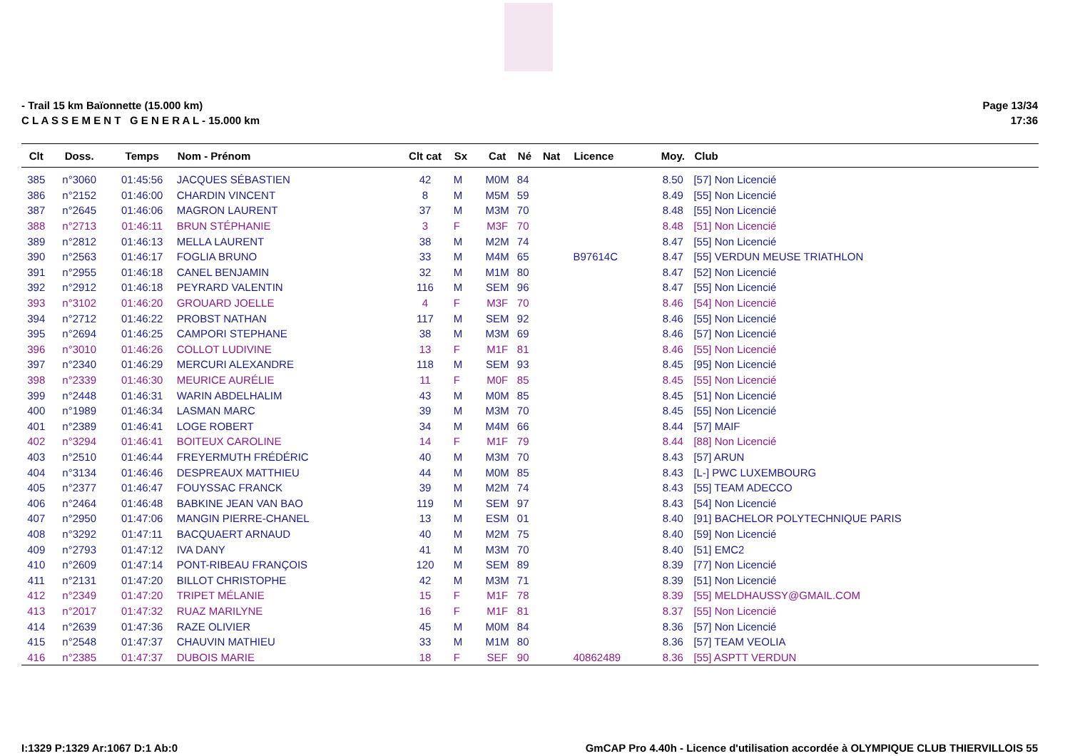- Trail 15 km Baïonnette (15.000 km)
C L A S S E M E N T G E N E R A L - 15.000 km
Page 13/34
17:36
| Clt | Doss. | Temps | Nom - Prénom | Clt cat | Sx | Cat | Né | Nat | Licence | Moy. | Club |
| --- | --- | --- | --- | --- | --- | --- | --- | --- | --- | --- | --- |
| 385 | n°3060 | 01:45:56 | JACQUES SÉBASTIEN | 42 | M | M0M | 84 | | | 8.50 | [57] Non Licencié |
| 386 | n°2152 | 01:46:00 | CHARDIN VINCENT | 8 | M | M5M | 59 | | | 8.49 | [55] Non Licencié |
| 387 | n°2645 | 01:46:06 | MAGRON LAURENT | 37 | M | M3M | 70 | | | 8.48 | [55] Non Licencié |
| 388 | n°2713 | 01:46:11 | BRUN STÉPHANIE | 3 | F | M3F | 70 | | | 8.48 | [51] Non Licencié |
| 389 | n°2812 | 01:46:13 | MELLA LAURENT | 38 | M | M2M | 74 | | | 8.47 | [55] Non Licencié |
| 390 | n°2563 | 01:46:17 | FOGLIA BRUNO | 33 | M | M4M | 65 | | B97614C | 8.47 | [55] VERDUN MEUSE TRIATHLON |
| 391 | n°2955 | 01:46:18 | CANEL BENJAMIN | 32 | M | M1M | 80 | | | 8.47 | [52] Non Licencié |
| 392 | n°2912 | 01:46:18 | PEYRARD VALENTIN | 116 | M | SEM | 96 | | | 8.47 | [55] Non Licencié |
| 393 | n°3102 | 01:46:20 | GROUARD JOELLE | 4 | F | M3F | 70 | | | 8.46 | [54] Non Licencié |
| 394 | n°2712 | 01:46:22 | PROBST NATHAN | 117 | M | SEM | 92 | | | 8.46 | [55] Non Licencié |
| 395 | n°2694 | 01:46:25 | CAMPORI STEPHANE | 38 | M | M3M | 69 | | | 8.46 | [57] Non Licencié |
| 396 | n°3010 | 01:46:26 | COLLOT LUDIVINE | 13 | F | M1F | 81 | | | 8.46 | [55] Non Licencié |
| 397 | n°2340 | 01:46:29 | MERCURI ALEXANDRE | 118 | M | SEM | 93 | | | 8.45 | [95] Non Licencié |
| 398 | n°2339 | 01:46:30 | MEURICE AURÉLIE | 11 | F | M0F | 85 | | | 8.45 | [55] Non Licencié |
| 399 | n°2448 | 01:46:31 | WARIN ABDELHALIM | 43 | M | M0M | 85 | | | 8.45 | [51] Non Licencié |
| 400 | n°1989 | 01:46:34 | LASMAN MARC | 39 | M | M3M | 70 | | | 8.45 | [55] Non Licencié |
| 401 | n°2389 | 01:46:41 | LOGE ROBERT | 34 | M | M4M | 66 | | | 8.44 | [57] MAIF |
| 402 | n°3294 | 01:46:41 | BOITEUX CAROLINE | 14 | F | M1F | 79 | | | 8.44 | [88] Non Licencié |
| 403 | n°2510 | 01:46:44 | FREYERMUTH FRÉDÉRIC | 40 | M | M3M | 70 | | | 8.43 | [57] ARUN |
| 404 | n°3134 | 01:46:46 | DESPREAUX MATTHIEU | 44 | M | M0M | 85 | | | 8.43 | [L-] PWC LUXEMBOURG |
| 405 | n°2377 | 01:46:47 | FOUYSSAC FRANCK | 39 | M | M2M | 74 | | | 8.43 | [55] TEAM ADECCO |
| 406 | n°2464 | 01:46:48 | BABKINE JEAN VAN BAO | 119 | M | SEM | 97 | | | 8.43 | [54] Non Licencié |
| 407 | n°2950 | 01:47:06 | MANGIN PIERRE-CHANEL | 13 | M | ESM | 01 | | | 8.40 | [91] BACHELOR POLYTECHNIQUE PARIS |
| 408 | n°3292 | 01:47:11 | BACQUAERT ARNAUD | 40 | M | M2M | 75 | | | 8.40 | [59] Non Licencié |
| 409 | n°2793 | 01:47:12 | IVA DANY | 41 | M | M3M | 70 | | | 8.40 | [51] EMC2 |
| 410 | n°2609 | 01:47:14 | PONT-RIBEAU FRANÇOIS | 120 | M | SEM | 89 | | | 8.39 | [77] Non Licencié |
| 411 | n°2131 | 01:47:20 | BILLOT CHRISTOPHE | 42 | M | M3M | 71 | | | 8.39 | [51] Non Licencié |
| 412 | n°2349 | 01:47:20 | TRIPET MÉLANIE | 15 | F | M1F | 78 | | | 8.39 | [55] MELDHAUSSY@GMAIL.COM |
| 413 | n°2017 | 01:47:32 | RUAZ MARILYNE | 16 | F | M1F | 81 | | | 8.37 | [55] Non Licencié |
| 414 | n°2639 | 01:47:36 | RAZE OLIVIER | 45 | M | M0M | 84 | | | 8.36 | [57] Non Licencié |
| 415 | n°2548 | 01:47:37 | CHAUVIN MATHIEU | 33 | M | M1M | 80 | | | 8.36 | [57] TEAM VEOLIA |
| 416 | n°2385 | 01:47:37 | DUBOIS MARIE | 18 | F | SEF | 90 | | 40862489 | 8.36 | [55] ASPTT VERDUN |
I:1329 P:1329 Ar:1067 D:1 Ab:0
GmCAP Pro 4.40h - Licence d'utilisation accordée à OLYMPIQUE CLUB THIERVILLOIS 55